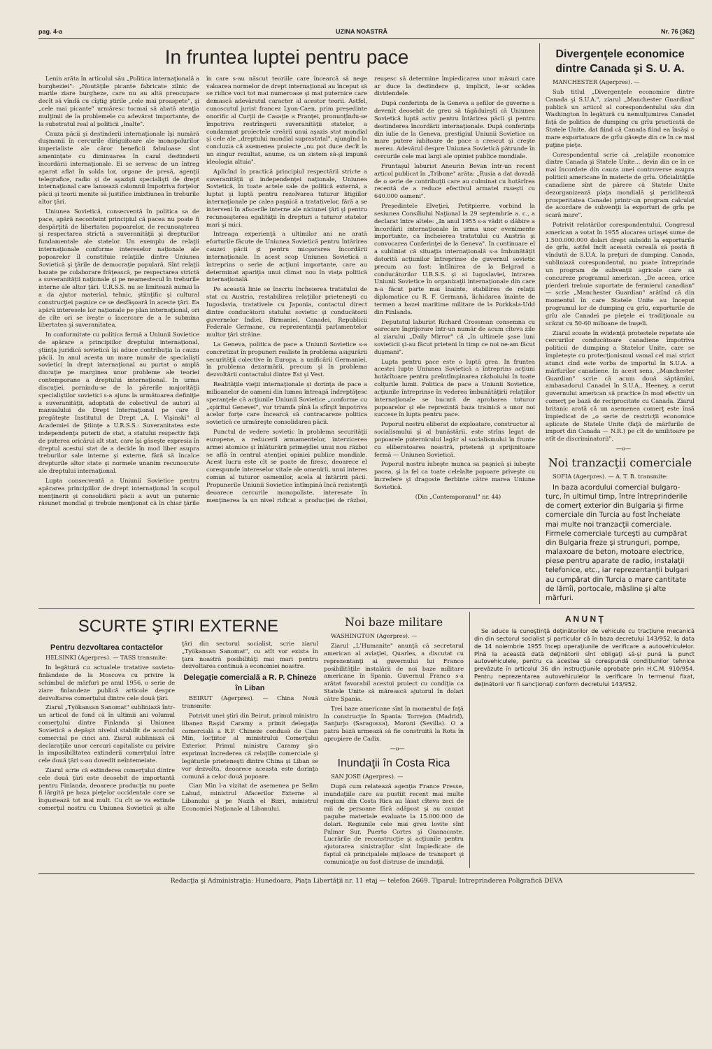pag. 4-a UZINA NOASTRĂ Nr. 76 (362)
In fruntea luptei pentru pace
Lenin arăta în articolul său „Politica internaţională a burgheziei": „Noutăţile picante fabricate zilnic de marile ziare burgheze, care nu au altă preocupare decît să vîndă cu cîştig ştirile „cele mai proaspete", şi „cele mai picante" urmăresc tocmai să abată atenţia mulţimii de la problemele cu adevărat importante, de la substratul real al politicii „înalte".
Cauza păcii şi destinderii internaţionale îşi numără duşmanii în cercurile diriguitoare ale monopolurilor imperialiste ale căror beneficii fabuloase sînt ameninţate cu diminuarea în cazul destinderii încordării internaţionale. Ei se servesc de un întreg aparat aflat în solda lor, organe de presă, agenţii telegrafice, radio şi de aşazişii specialişti de drept internaţional care lansează calomnii împotriva forţelor păcii şi teorii menite să justifice imixtiunea în treburile altor ţări.
Uniunea Sovietică, consecventă în politica sa de pace, apără neconteint principiul că pacea nu poate fi despărţită de libertatea popoarelor, de recunoaşterea şi respectarea strictă a suveranităţii şi drepturilor fundamentale ale statelor. Un exemplu de relaţii internaţionale conforme intereselor naţionale ale popoarelor îl constituie relaţiile dintre Uniunea Sovietică şi ţările de democraţie populară. Sînt relaţii bazate pe colaborare frăţească, pe respectarea strictă a suveranităţii naţionale şi pe neamestecul în treburile interne ale altor ţări. U.R.S.S. nu se limitează numai la a da ajutor material, tehnic, ştiinţific şi cultural construcţiei paşnice ce se desfăşoară în aceste ţări. Ea apără interesele lor naţionale pe plan internaţional, ori de cîte ori se iveşte o încercare de a le submina libertatea şi suveranitatea.
In conformitate cu politica fermă a Uniunii Sovietice de apărare a principiilor dreptului internaţional, ştiinţa juridică sovietică îşi aduce contribuţia la cauza păcii. In anul acesta un mare număr de specialişti sovietici în drept internaţional au purtat o amplă discuţie pe marginea unor probleme ale teoriei contemporane a dreptului internaţional. In urma discuţiei, pornindu-se de la părerile majorităţii specialiştilor sovietici s-a ajuns la următoarea definiţie a suveranităţii, adoptată de colectivul de autori al manualului de Drept Internaţional pe care îl pregăteşte Institutul de Drept „A. I. Vişinski" al Academiei de Ştiinţe a U.R.S.S.: Suveranitatea este independenţa puterii de stat, a statului respectiv faţă de puterea oricărui alt stat, care îşi găseşte expresia în dreptul acestui stat de a decide în mod liber asupra treburilor sale interne şi externe, fără să încalce drepturile altor state şi normele unanim recunoscute ale dreptului internaţional.
Lupta consecventă a Uniunii Sovietice pentru apărarea principiilor de drept internaţional în scopul menţinerii şi consolidării păcii a avut un puternic răsunet mondial şi trebuie menţionat că în chiar ţările în care s-au născut teoriile care încearcă să nege valoarea normelor de drept internaţional au început să se ridice voci tot mai numeroase şi mai puternice care demască adevăratul caracter al acestor teorii. Astfel, cunoscutul jurist francez Lyon-Caen, prim preşedinte onorific al Curţii de Casaţie a Franţei, pronunţîndu-se împotriva restrîngerii suveranităţii statelor, a condamnat proiectele creării unui aşazis stat mondial şi cele ale „dreptului mondial suprastatal", ajungînd la concluzia că asemenea proiecte „nu pot duce decît la un singur rezultat, anume, ca un sistem să-şi impună ideologia altuia".
Aplicînd în practică principiul respectării stricte a suveranităţii şi independenţei naţionale, Uniunea Sovietică, în toate actele sale de politică externă, a luptat şi luptă pentru rezolvarea tuturor litigiilor internaţionale pe calea paşnică a tratativelor, fără a se interveni în afacerile interne ale niciunei ţări şi pentru recunoaşterea egalităţii în drepturi a tuturor statelor mari şi mici.
Intreaga experienţă a ultimilor ani ne arată eforturile făcute de Uniunea Sovietică pentru întărirea cauzei păcii şi pentru micşorarea încordării internaţionale. In acest scop Uniunea Sovietică a întreprins o serie de acţiuni importante, care au determinat apariţia unui climat nou în viaţa politică internaţională.
Pe această linie se înscriu încheierea tratatului de stat cu Austria, restabilirea relaţiilor prieteneşti cu Iugoslavia, tratativele cu Japonia, contactul direct dintre conducătorii statului sovietic şi conducătorii guvernelor Indiei, Birmaniei, Canadei, Republicii Federale Germane, cu reprezentanţii parlamentelor multor ţări străine.
La Geneva, politica de pace a Uniunii Sovietice s-a concretizat în propuneri realiste în problema asigurării securităţii colective în Europa, a unificării Germaniei, în problema dezarmării, precum şi în problema dezvoltării contactului dintre Est şi Vest.
Realităţile vieţii internaţionale şi dorinţa de pace a milioanelor de oameni din lumea întreagă îndreptăţesc speranţele că acţiunile Uniunii Sovietice „conforme cu „spiritul Genevei", vor triumfa pînă la sfîrşit împotriva acelor forţe care încearcă să contracareze politica sovietică ce urmăreşte consolidarea păcii.
Punctul de vedere sovietic în problema securităţii europene, a reducerii armamentelor, interzicerea armei atomice şi înlăturării primejdiei unui nou război se află în centrul atenţiei opiniei publice mondiale. Acest lucru este cît se poate de firesc, deoarece el corespunde intereselor vitale ale omenirii, unui interes comun al tuturor oamenilor, acela al întăririi păcii. Propunerile Uniunii Sovietice întîmpină încă rezistenţă deoarece cercurile monopoliste, interesate în menţinerea la un nivel ridicat a producţiei de război, reuşesc să determine împiedicarea unor măsuri care ar duce la destindere şi, implicit, le-ar scădea dividendele.
După conferinţa de la Geneva a şefilor de guverne a devenit deosebit de greu să tăgăduieşti că Uniunea Sovietică luptă activ pentru întărirea păcii şi pentru destinderea încordării internaţionale. După conferinţa din iulie de la Geneva, prestigiul Uniunii Sovietice ca mare putere iubitoare de pace a crescut şi creşte mereu. Adevărul despre Uniunea Sovietică pătrunde în cercurile cele mai largi ale opiniei publice mondiale.
Fruntaşul laburist Aneurin Bevan într-un recent articol publicat în „Tribune" arăta: „Rusia a dat dovadă de o serie de contribuţii care au culminat cu hotărîrea recentă de a reduce efectivul armatei ruseşti cu 640.000 oameni".
Preşedintele Elveţiei, Petitpierre, vorbind la sesiunea Consiliului Naţional la 29 septembrie a. c., a declarat între altele: „In anul 1955 s-a vădit o slăbire a încordării internaţionale în urma unor evenimente importante, ca încheierea tratatului cu Austria şi convocarea Conferinţei de la Geneva". In continuare el a subliniat că situaţia internaţională s-a îmbunătăţit datorită acţiunilor întreprinse de guvernul sovietic precum au fost: întîlnirea de la Belgrad a conducătorilor U.R.S.S. şi ai Iugoslaviei, intrarea Uniunii Sovietice în organizaţii internaţionale din care n-a făcut parte mai înainte, stabilirea de relaţii diplomatice cu R. F. Germană, lichidarea înainte de termen a bazei maritime militare de la Porkkala-Udd din Finlanda.
Deputatul laburist Richard Crossman consemna cu oarecare îngrijorare într-un număr de acum cîteva zile al ziarului „Daily Mirror" că „în ultimele şase luni sovieticii şi-au făcut prieteni în timp ce noi ne-am făcut duşmani".
Lupta pentru pace este o luptă grea. In fruntea acestei lupte Uniunea Sovietică a întreprins acţiuni hotărîtoare pentru preîntîmpinarea războiului în toate colţurile lumii. Politica de pace a Uniunii Sovietice, acţiunile întreprinse în vederea îmbunătăţirii relaţiilor internaţionale se bucură de aprobarea tuturor popoarelor şi ele reprezintă baza trainică a unor noi succese în lupta pentru pace.
Poporul nostru eliberat de exploatare, constructor al socialismului şi al bunăstării, este strîns legat de popoarele puternicului lagăr al socialismului în frunte cu eliberatoarea noastră, prietenă şi sprijinitoare fermă — Uniunea Sovietică.
Poporul nostru iubeşte munca sa paşnică şi iubeşte pacea, şi la fel ca toate celelalte popoare priveşte cu încredere şi dragoste fierbinte către marea Uniune Sovietică.
(Din „Contemporanul" nr. 44)
Divergenţele economice dintre Canada şi S. U. A.
MANCHESTER (Agerpres). —
Sub titlul „Divergenţele economice dintre Canada şi S.U.A.", ziarul „Manchester Guardian" publică un articol al corespondentului său din Washington în legătură cu nemulţumirea Canadei faţă de politica de dumping cu grîu practicată de Statele Unite, dat fiind că Canada fiind ea însăşi o mare exportatoare de grîu găseşte din ce în ce mai puţine pieţe.
Corespondentul scrie că „relaţiile economice dintre Canada şi Statele Unite... devin din ce în ce mai încordate din cauza unei controverse asupra politicii americane în materie de grîu. Oficialităţile canadiene sînt de părere că Statele Unite dezorganizează piaţa mondială şi periclitează prosperitatea Canadei printr-un program calculat de acordare de subvenţii la exporturi de grîu pe scară mare".
Potrivit relatărilor corespondentului, Congresul american a votat în 1955 alocarea uriaşei sume de 1.500.000.000 dolari drept subsidii la exporturile de grîu, astfel încît această cereală să poată fi vîndută de S.U.A. la preţuri de dumping. Canada, subliniază corespondentul, nu poate întreprinde un program de subvenţii agricole care să concureze programul american. „De aceea, orice pierderi trebuie suportate de fermierul canadian" — scrie „Manchester Guardian" arătînd că din momentul în care Statele Unite au început programul lor de dumping cu grîu, exporturile de grîu ale Canadei pe pieţele ei tradiţionale au scăzut cu 50-60 milioane de buşeli.
Ziarul scoate în evidenţă protestele repetate ale cercurilor conducătoare canadiene împotriva politicii de dumping a Statelor Unite, care se împleteşte cu protecţionismul vamal cel mai strict atunci cînd este vorba de importul în S.U.A. a mărfurilor canadiene. In acest sens, „Manchester Guardian" scrie că acum două săptămîni, ambasadorul Canadei în S.U.A., Heeney, a cerut guvernului american să practice în mod efectiv un comerţ pe bază de reciprocitate cu Canada. Ziarul britanic arată că un asemenea comerţ este însă împiedicat de „o serie de restricţii economice aplicate de Statele Unite (faţă de mărfurile de import din Canada — N.R.) pe cît de umilitoare pe atît de discriminatorii".
—o—
Noi tranzacţii comerciale
SOFIA (Agerpres). — A. T. B. transmite:
In baza acordului comercial bulgaro-turc, în ultimul timp, între întreprinderile de comerţ exterior din Bulgaria şi firme comerciale din Turcia au fost încheiate mai multe noi tranzacţii comerciale. Firmele comerciale turceşti au cumpărat din Bulgaria freze şi strunguri, pompe, malaxoare de beton, motoare electrice, piese pentru aparate de radio, instalaţii telefonice, etc., iar reprezentanţii bulgari au cumpărat din Turcia o mare cantitate de lămîi, portocale, măsline şi alte mărfuri.
SCURTE ŞTIRI EXTERNE
Pentru dezvoltarea contactelor
HELSINKI (Agerpres). — TASS transmite:
In legătură cu actualele tratative sovieto-finlandeze de la Moscova cu privire la schimbul de mărfuri pe anul 1956, o serie de ziare finlandeze publică articole despre dezvoltarea comerţului dintre cele două ţări.
Ziarul „Työkansan Sanomat" subliniază într-un articol de fond că în ultimii ani volumul comerţului dintre Finlanda şi Uniunea Sovietică a depăşit nivelul stabilit de acordul comercial pe cinci ani. Ziarul subliniază că declaraţiile unor cercuri capitaliste cu privire la imposibilitatea extinderii comerţului între cele două ţări s-au dovedit neîntemeiate.
Ziarul scrie că extinderea comerţului dintre cele două ţări este deosebit de importantă pentru Finlanda, deoarece producţia nu poate fi lărgită pe baza pieţelor occidentale care se îngustează tot mai mult. Cu cît se va extinde comerţul nostru cu Uniunea Sovietică şi alte ţări din sectorul socialist, scrie ziarul „Työkansan Sanomat", cu atît vor exista în ţara noastră posibilităţi mai mari pentru dezvoltarea continuă a economiei noastre.
Delegaţie comercială a R. P. Chineze în Liban
BEIRUT (Agerpres). — China Nouă transmite:
Potrivit unei ştiri din Beirut, primul ministru libanez Raşid Caramy a primit delegaţia comercială a R.P. Chineze condusă de Cian Min, locţiitor al ministrului Comerţului Exterior. Primul ministru Caramy şi-a exprimat încrederea că relaţiile comerciale şi legăturile prieteneşti dintre China şi Liban se vor dezvolta, deoarece aceasta este dorinţa comună a celor două popoare.
Cian Min l-a vizitat de asemenea pe Selim Lahud, ministrul Afacerilor Externe al Libanului şi pe Nazih el Bizri, ministrul Economiei Naţionale al Libanului.
Noi baze militare
WASHINGTON (Agerpres). —
Ziarul „L'Humanite" anunţă că secretarul american al aviaţiei, Quarles, a discutat cu reprezentanţi ai guvernului lui Franco posibilităţile instalării de noi baze militare americane în Spania. Guvernul Franco s-a arătat favorabil acestui proiect cu condiţia ca Statele Unite să mărească ajutorul în dolari către Spania.
Trei baze americane sînt în momentul de faţă în construcţie în Spania: Torrejon (Madrid), Sanjurjo (Saragossa), Moroni (Sevilla). O a patra bază urmează să fie construită la Rota în apropiere de Cadix.
—o—
Inundaţii în Costa Rica
SAN JOSE (Agerpres). —
După cum relatează agenţia France Presse, inundaţiile care au pustiit recent mai multe regiuni din Costa Rica au lăsat cîteva zeci de mii de persoane fără adăpost şi au cauzat pagube materiale evaluate la 15.000.000 de dolari. Regiunile cele mai greu lovite sînt Palmar Sur, Puerto Cortes şi Guanacaste. Lucrările de reconstrucţie şi acţiunile pentru ajutorarea sinistraţilor sînt împiedicate de faptul că principalele mijloace de transport şi comunicaţie au fost distruse de inundaţii.
A N U N Ţ
Se aduce la cunoştinţă deţinătorilor de vehicule cu tracţiune mecanică din din sectorul socialist şi particular că în baza decretului 143/952, la data de 14 noiembrie 1955 încep operaţiunile de verificare a autovehiculelor. Pînă la această dată deţinătorii sînt obligaţi să-şi pună la punct autovehiculele, pentru ca acestea să corespundă condiţiunilor tehnice prevăzute în articolul 36 din instrucţiunile aprobate prin H.C.M. 910/954. Pentru neprezentarea autovehiculelor la verificare în termenul fixat, deţinătorii vor fi sancţionaţi conform decretului 143/952.
Redacţia şi Administraţia: Hunedoara, Piaţa Libertăţii nr. 11 etaj — telefon 2669. Tiparul: Intreprinderea Poligrafică DEVA